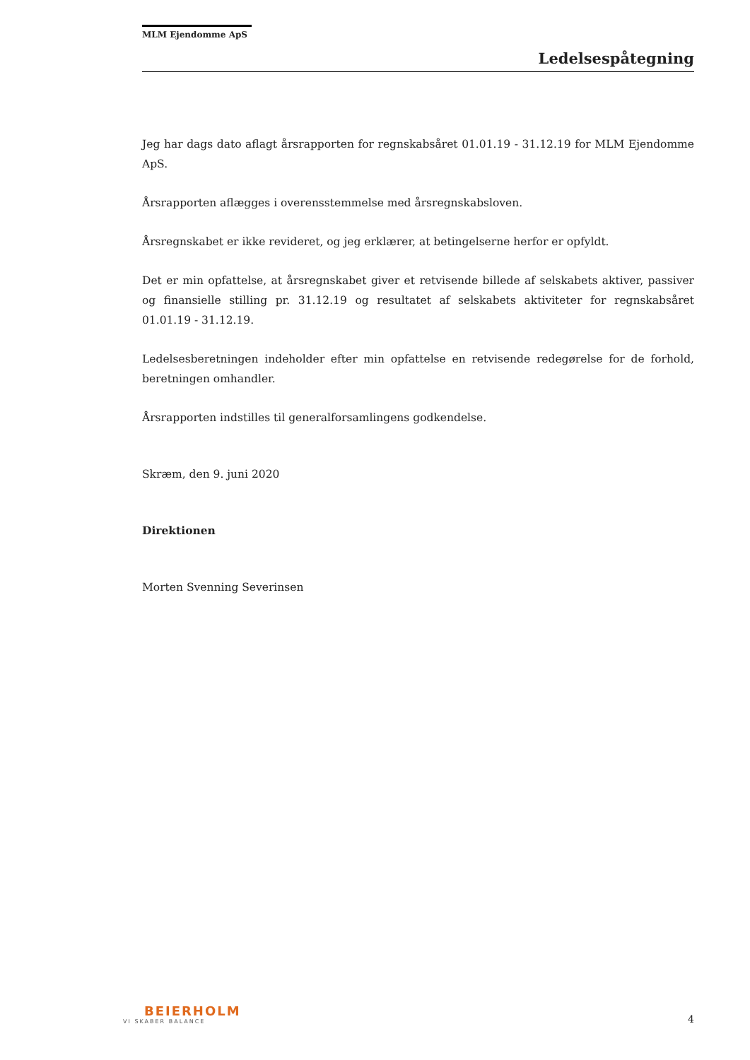MLM Ejendomme ApS
Ledelsespåtegning
Jeg har dags dato aflagt årsrapporten for regnskabsåret 01.01.19 - 31.12.19 for MLM Ejendomme ApS.
Årsrapporten aflægges i overensstemmelse med årsregnskabsloven.
Årsregnskabet er ikke revideret, og jeg erklærer, at betingelserne herfor er opfyldt.
Det er min opfattelse, at årsregnskabet giver et retvisende billede af selskabets aktiver, passiver og finansielle stilling pr. 31.12.19 og resultatet af selskabets aktiviteter for regnskabsåret 01.01.19 - 31.12.19.
Ledelsesberetningen indeholder efter min opfattelse en retvisende redegørelse for de forhold, beretningen omhandler.
Årsrapporten indstilles til generalforsamlingens godkendelse.
Skræm, den 9. juni 2020
Direktionen
Morten Svenning Severinsen
BEIERHOLM
VI SKABER BALANCE
4